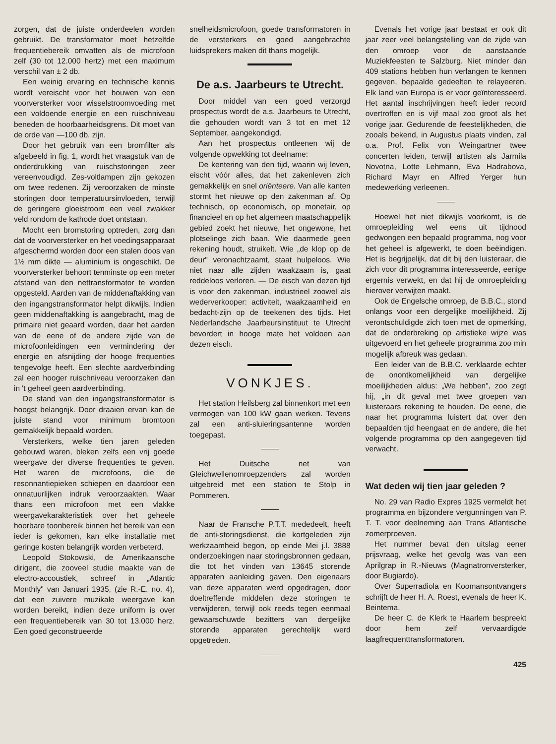zorgen, dat de juiste onderdeelen worden gebruikt. De transformator moet hetzelfde frequentiebereik omvatten als de microfoon zelf (30 tot 12.000 hertz) met een maximum verschil van ± 2 db.
Een weinig ervaring en technische kennis wordt vereischt voor het bouwen van een voorversterker voor wisselstroomvoeding met een voldoende energie en een ruischniveau beneden de hoorbaarheidsgrens. Dit moet van de orde van —100 db. zijn.
Door het gebruik van een bromfilter als afgebeeld in fig. 1, wordt het vraagstuk van de onderdrukking van ruischstoringen zeer vereenvoudigd. Zes-voltlampen zijn gekozen om twee redenen. Zij veroorzaken de minste storingen door temperatuursinvloeden, terwijl de geringere gloeistroom een veel zwakker veld rondom de kathode doet ontstaan.
Mocht een bromstoring optreden, zorg dan dat de voorversterker en het voedingsapparaat afgeschermd worden door een stalen doos van 1½ mm dikte — aluminium is ongeschikt. De voorversterker behoort tenminste op een meter afstand van den nettransformator te worden opgesteld. Aarden van de middenaftakking van den ingangstransformator helpt dikwijls. Indien geen middenaftakking is aangebracht, mag de primaire niet geaard worden, daar het aarden van de eene of de andere zijde van de microfoonleidingen een vermindering der energie en afsnijding der hooge frequenties tengevolge heeft. Een slechte aardverbinding zal een hooger ruischniveau veroorzaken dan in 't geheel geen aardverbinding.
De stand van den ingangstransformator is hoogst belangrijk. Door draaien ervan kan de juiste stand voor minimum bromtoon gemakkelijk bepaald worden.
Versterkers, welke tien jaren geleden gebouwd waren, bleken zelfs een vrij goede weergave der diverse frequenties te geven. Het waren de microfoons, die de resonnantiepieken schiepen en daardoor een onnatuurlijken indruk veroorzaakten. Waar thans een microfoon met een vlakke weergavekarakteristiek over het geheele hoorbare toonbereik binnen het bereik van een ieder is gekomen, kan elke installatie met geringe kosten belangrijk worden verbeterd.
Leopold Stokowski, de Amerikaansche dirigent, die zooveel studie maakte van de electro-accoustiek, schreef in „Atlantic Monthly" van Januari 1935, (zie R.-E. no. 4), dat een zuivere muzikale weergave kan worden bereikt, indien deze uniform is over een frequentiebereik van 30 tot 13.000 herz. Een goed geconstrueerde
snelheidsmicrofoon, goede transformatoren in de versterkers en goed aangebrachte luidsprekers maken dit thans mogelijk.
De a.s. Jaarbeurs te Utrecht.
Door middel van een goed verzorgd prospectus wordt de a.s. Jaarbeurs te Utrecht, die gehouden wordt van 3 tot en met 12 September, aangekondigd.
Aan het prospectus ontleenen wij de volgende opwekking tot deelname:
De kentering van den tijd, waarin wij leven, eischt vóór alles, dat het zakenleven zich gemakkelijk en snel oriënteere. Van alle kanten stormt het nieuwe op den zakenman af. Op technisch, op economisch, op monetair, op financieel en op het algemeen maatschappelijk gebied zoekt het nieuwe, het ongewone, het plotselinge zich baan. Wie daarmede geen rekening houdt, struikelt. Wie „de klop op de deur" veronachtzaamt, staat hulpeloos. Wie niet naar alle zijden waakzaam is, gaat reddeloos verloren. — De eisch van dezen tijd is voor den zakenman, industrieel zoowel als wederverkooper: activiteit, waakzaamheid en bedacht-zijn op de teekenen des tijds. Het Nederlandsche Jaarbeursinstituut te Utrecht bevordert in hooge mate het voldoen aan dezen eisch.
VONKJES.
Het station Heilsberg zal binnenkort met een vermogen van 100 kW gaan werken. Tevens zal een anti-sluieringsantenne worden toegepast.
Het Duitsche net van Gleichwellenomroepzenders zal worden uitgebreid met een station te Stolp in Pommeren.
Naar de Fransche P.T.T. mededeelt, heeft de anti-storingsdienst, die kortgeleden zijn werkzaamheid begon, op einde Mei j.l. 3888 onderzoekingen naar storingsbronnen gedaan, die tot het vinden van 13645 storende apparaten aanleiding gaven. Den eigenaars van deze apparaten werd opgedragen, door doeltreffende middelen deze storingen te verwijderen, terwijl ook reeds tegen eenmaal gewaarschuwde bezitters van dergelijke storende apparaten gerechtelijk werd opgetreden.
Evenals het vorige jaar bestaat er ook dit jaar zeer veel belangstelling van de zijde van den omroep voor de aanstaande Muziekfeesten te Salzburg. Niet minder dan 409 stations hebben hun verlangen te kennen gegeven, bepaalde gedeelten te relayeeren. Elk land van Europa is er voor geïnteresseerd. Het aantal inschrijvingen heeft ieder record overtroffen en is vijf maal zoo groot als het vorige jaar. Gedurende de feestelijkheden, die zooals bekend, in Augustus plaats vinden, zal o.a. Prof. Felix von Weingartner twee concerten leiden, terwijl artisten als Jarmila Novotna, Lotte Lehmann, Eva Hadrabova, Richard Mayr en Alfred Yerger hun medewerking verleenen.
Hoewel het niet dikwijls voorkomt, is de omroepleiding wel eens uit tijdnood gedwongen een bepaald programma, nog voor het geheel is afgewerkt, te doen beëindigen. Het is begrijpelijk, dat dit bij den luisteraar, die zich voor dit programma interesseerde, eenige ergernis verwekt, en dat hij de omroepleiding hierover verwijten maakt.
Ook de Engelsche omroep, de B.B.C., stond onlangs voor een dergelijke moeilijkheid. Zij verontschuldigde zich toen met de opmerking, dat de onderbreking op artistieke wijze was uitgevoerd en het geheele programma zoo min mogelijk afbreuk was gedaan.
Een leider van de B.B.C. verklaarde echter de onontkomelijkheid van dergelijke moeilijkheden aldus: „We hebben", zoo zegt hij, „in dit geval met twee groepen van luisteraars rekening te houden. De eene, die naar het programma luistert dat over den bepaalden tijd heengaat en de andere, die het volgende programma op den aangegeven tijd verwacht.
Wat deden wij tien jaar geleden ?
No. 29 van Radio Expres 1925 vermeldt het programma en bijzondere vergunningen van P. T. T. voor deelneming aan Trans Atlantische zomerproeven.
Het nummer bevat den uitslag eener prijsvraag, welke het gevolg was van een Aprilgrap in R.-Nieuws (Magnatronversterker, door Bugiardo).
Over Superradiola en Koomansontvangers schrijft de heer H. A. Roest, evenals de heer K. Beintema.
De heer C. de Klerk te Haarlem bespreekt door hem zelf vervaardigde laagfrequenttransformatoren.
425